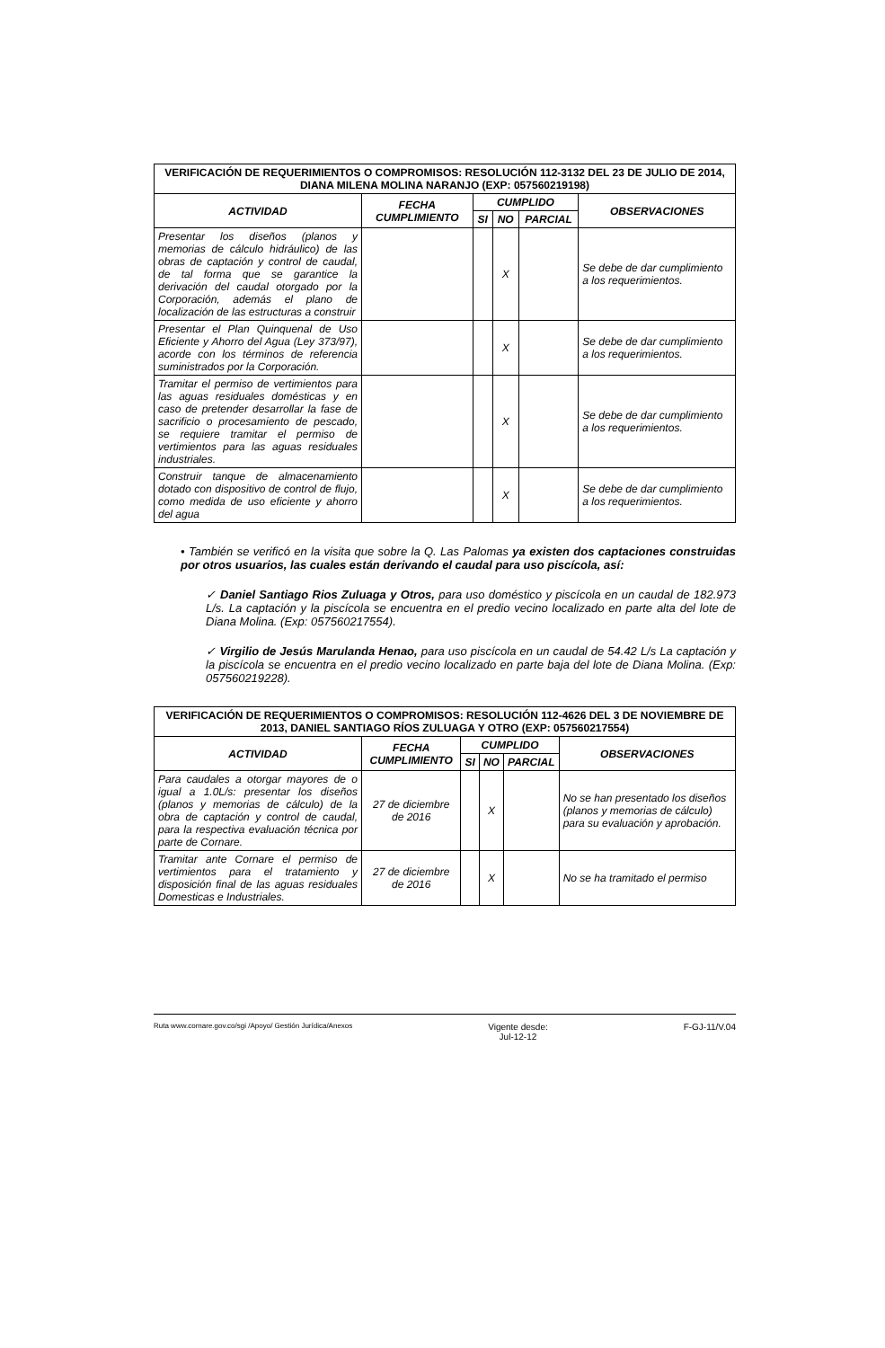| VERIFICACIÓN DE REQUERIMIENTOS O COMPROMISOS: RESOLUCIÓN 112-3132 DEL 23 DE JULIO DE 2014, DIANA MILENA MOLINA NARANJO (EXP: 057560219198) | | | | | |
| --- | --- | --- | --- | --- | --- |
| ACTIVIDAD | FECHA CUMPLIMIENTO | CUMPLIDO | | | OBSERVACIONES |
| | | SI | NO | PARCIAL | |
| Presentar los diseños (planos y memorias de cálculo hidráulico) de las obras de captación y control de caudal, de tal forma que se garantice la derivación del caudal otorgado por la Corporación, además el plano de localización de las estructuras a construir | | | X | | Se debe de dar cumplimiento a los requerimientos. |
| Presentar el Plan Quinquenal de Uso Eficiente y Ahorro del Agua (Ley 373/97), acorde con los términos de referencia suministrados por la Corporación. | | | X | | Se debe de dar cumplimiento a los requerimientos. |
| Tramitar el permiso de vertimientos para las aguas residuales domésticas y en caso de pretender desarrollar la fase de sacrificio o procesamiento de pescado, se requiere tramitar el permiso de vertimientos para las aguas residuales industriales. | | | X | | Se debe de dar cumplimiento a los requerimientos. |
| Construir tanque de almacenamiento dotado con dispositivo de control de flujo, como medida de uso eficiente y ahorro del agua | | | X | | Se debe de dar cumplimiento a los requerimientos. |
• También se verificó en la visita que sobre la Q. Las Palomas ya existen dos captaciones construidas por otros usuarios, las cuales están derivando el caudal para uso piscícola, así:
✓ Daniel Santiago Rios Zuluaga y Otros, para uso doméstico y piscícola en un caudal de 182.973 L/s. La captación y la piscícola se encuentra en el predio vecino localizado en parte alta del lote de Diana Molina. (Exp: 057560217554).
✓ Virgilio de Jesús Marulanda Henao, para uso piscícola en un caudal de 54.42 L/s La captación y la piscícola se encuentra en el predio vecino localizado en parte baja del lote de Diana Molina. (Exp: 057560219228).
| VERIFICACIÓN DE REQUERIMIENTOS O COMPROMISOS: RESOLUCIÓN 112-4626 DEL 3 DE NOVIEMBRE DE 2013, DANIEL SANTIAGO RÍOS ZULUAGA Y OTRO (EXP: 057560217554) | | | | | |
| --- | --- | --- | --- | --- | --- |
| ACTIVIDAD | FECHA CUMPLIMIENTO | CUMPLIDO | | | OBSERVACIONES |
| | | SI | NO | PARCIAL | |
| Para caudales a otorgar mayores de o igual a 1.0L/s: presentar los diseños (planos y memorias de cálculo) de la obra de captación y control de caudal, para la respectiva evaluación técnica por parte de Cornare. | 27 de diciembre de 2016 | | X | | No se han presentado los diseños (planos y memorias de cálculo) para su evaluación y aprobación. |
| Tramitar ante Cornare el permiso de vertimientos para el tratamiento y disposición final de las aguas residuales Domesticas e Industriales. | 27 de diciembre de 2016 | | X | | No se ha tramitado el permiso |
Ruta www.cornare.gov.co/sgi /Apoyo/ Gestión Jurídica/Anexos
Vigente desde:
Jul-12-12
F-GJ-11/V.04